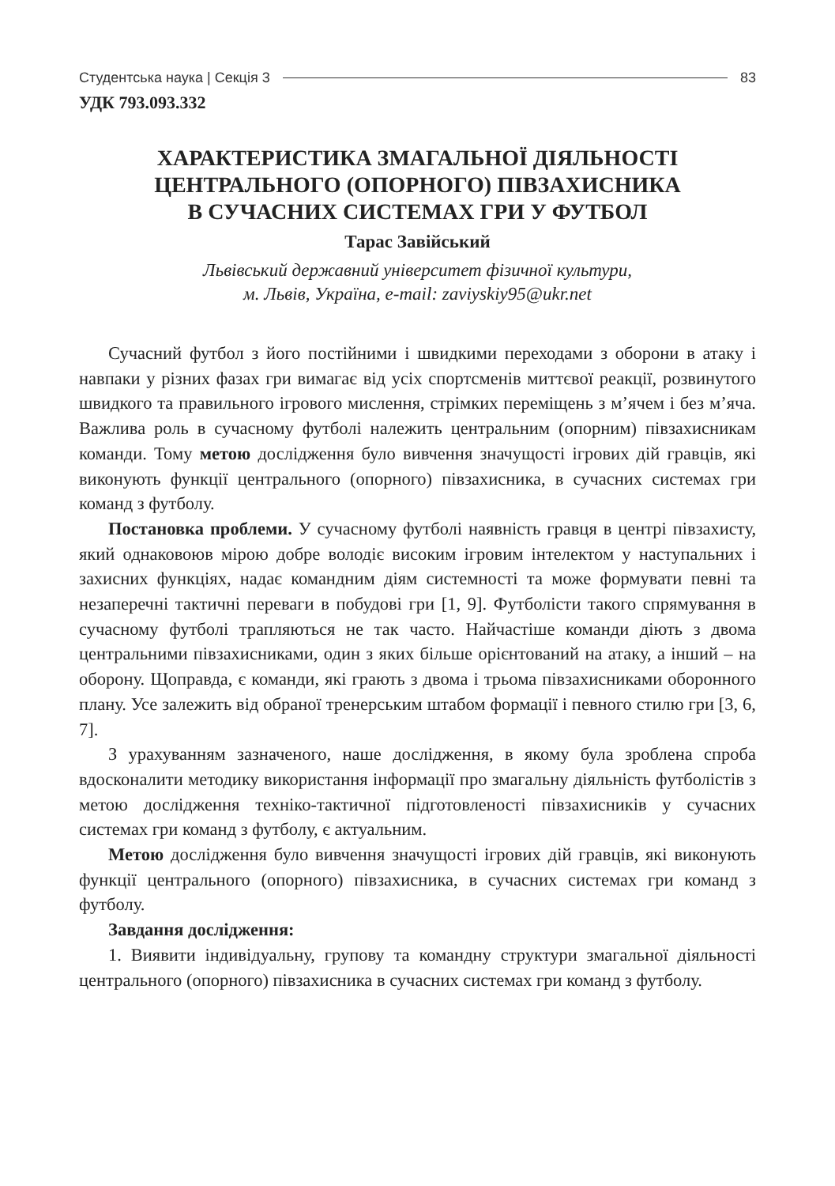Студентська наука | Секція 3 83
УДК 793.093.332
ХАРАКТЕРИСТИКА ЗМАГАЛЬНОЇ ДІЯЛЬНОСТІ
ЦЕНТРАЛЬНОГО (ОПОРНОГО) ПІВЗАХИСНИКА
В СУЧАСНИХ СИСТЕМАХ ГРИ У ФУТБОЛ
Тарас Завійський
Львівський державний університет фізичної культури,
м. Львів, Україна, e-mail: zaviyskiy95@ukr.net
Сучасний футбол з його постійними і швидкими переходами з оборони в атаку і навпаки у різних фазах гри вимагає від усіх спортсменів миттєвої реакції, розвинутого швидкого та правильного ігрового мислення, стрімких переміщень з м’ячем і без м’яча. Важлива роль в сучасному футболі належить центральним (опорним) півзахисникам команди. Тому метою дослідження було вивчення значущості ігрових дій гравців, які виконують функції центрального (опорного) півзахисника, в сучасних системах гри команд з футболу.
Постановка проблеми. У сучасному футболі наявність гравця в центрі півзахисту, який однаковоюв мірою добре володіє високим ігровим інтелектом у наступальних і захисних функціях, надає командним діям системності та може формувати певні та незаперечні тактичні переваги в побудові гри [1, 9]. Футболісти такого спрямування в сучасному футболі трапляються не так часто. Найчастіше команди діють з двома центральними півзахисниками, один з яких більше орієнтований на атаку, а інший – на оборону. Щоправда, є команди, які грають з двома і трьома півзахисниками оборонного плану. Усе залежить від обраної тренерським штабом формації і певного стилю гри [3, 6, 7].
З урахуванням зазначеного, наше дослідження, в якому була зроблена спроба вдосконалити методику використання інформації про змагальну діяльність футболістів з метою дослідження техніко-тактичної підготовленості півзахисників у сучасних системах гри команд з футболу, є актуальним.
Метою дослідження було вивчення значущості ігрових дій гравців, які виконують функції центрального (опорного) півзахисника, в сучасних системах гри команд з футболу.
Завдання дослідження:
1. Виявити індивідуальну, групову та командну структури змагальної діяльності центрального (опорного) півзахисника в сучасних системах гри команд з футболу.